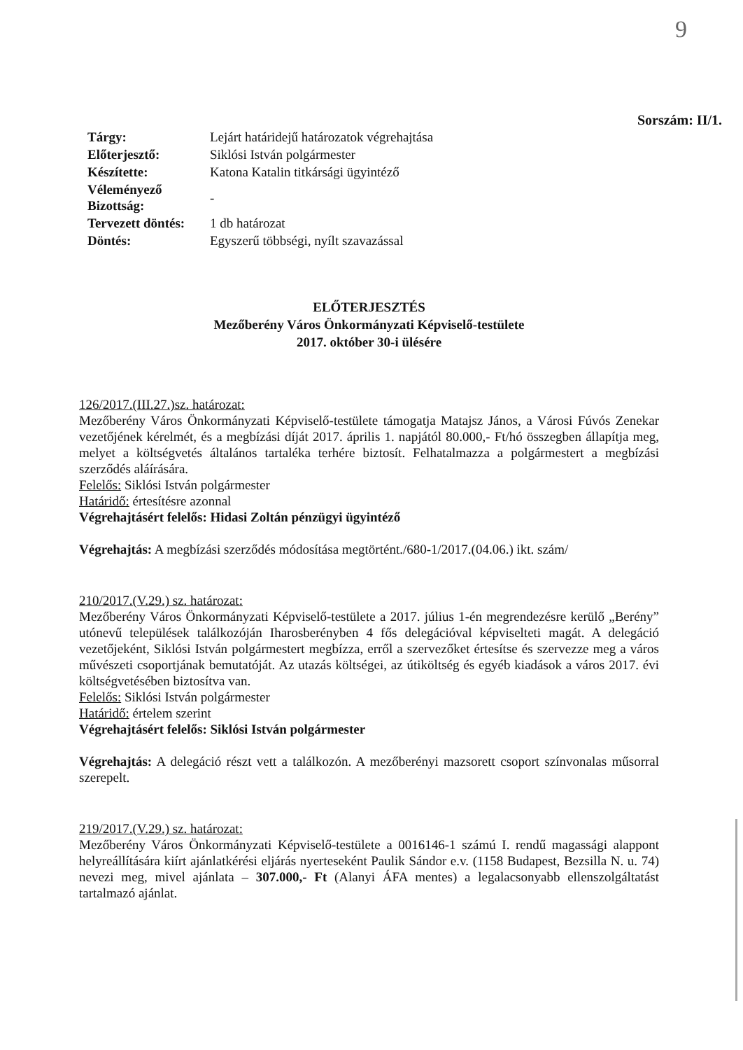9
Sorszám: II/1.
| Tárgy: | Lejárt határidejű határozatok végrehajtása |
| Előterjesztő: | Siklósi István polgármester |
| Készítette: | Katona Katalin titkársági ügyintéző |
| Véleményező Bizottság: | - |
| Tervezett döntés: | 1 db határozat |
| Döntés: | Egyszerű többségi, nyílt szavazással |
ELŐTERJESZTÉS
Mezőberény Város Önkormányzati Képviselő-testülete
2017. október 30-i ülésére
126/2017.(III.27.)sz. határozat:
Mezőberény Város Önkormányzati Képviselő-testülete támogatja Matajsz János, a Városi Fúvós Zenekar vezetőjének kérelmét, és a megbízási díját 2017. április 1. napjától 80.000,- Ft/hó összegben állapítja meg, melyet a költségvetés általános tartaléka terhére biztosít. Felhatalmazza a polgármestert a megbízási szerződés aláírására.
Felelős: Siklósi István polgármester
Határidő: értesítésre azonnal
Végrehajtásért felelős: Hidasi Zoltán pénzügyi ügyintéző
Végrehajtás: A megbízási szerződés módosítása megtörtént./680-1/2017.(04.06.) ikt. szám/
210/2017.(V.29.) sz. határozat:
Mezőberény Város Önkormányzati Képviselő-testülete a 2017. július 1-én megrendezésre kerülő „Berény” utónevű települések találkozóján Iharosberényben 4 fős delegációval képviselteti magát. A delegáció vezetőjeként, Siklósi István polgármestert megbízza, erről a szervezőket értesítse és szervezze meg a város művészeti csoportjának bemutatóját. Az utazás költségei, az útiköltség és egyéb kiadások a város 2017. évi költségvetésében biztosítva van.
Felelős: Siklósi István polgármester
Határidő: értelem szerint
Végrehajtásért felelős: Siklósi István polgármester
Végrehajtás: A delegáció részt vett a találkozón. A mezőberényi mazsorett csoport színvonalas műsorral szerepelt.
219/2017.(V.29.) sz. határozat:
Mezőberény Város Önkormányzati Képviselő-testülete a 0016146-1 számú I. rendű magassági alappont helyreállítására kiírt ajánlatkérési eljárás nyerteseként Paulik Sándor e.v. (1158 Budapest, Bezsilla N. u. 74) nevezi meg, mivel ajánlata – 307.000,- Ft (Alanyi ÁFA mentes) a legalacsonyabb ellenszolgáltatást tartalmazó ajánlat.